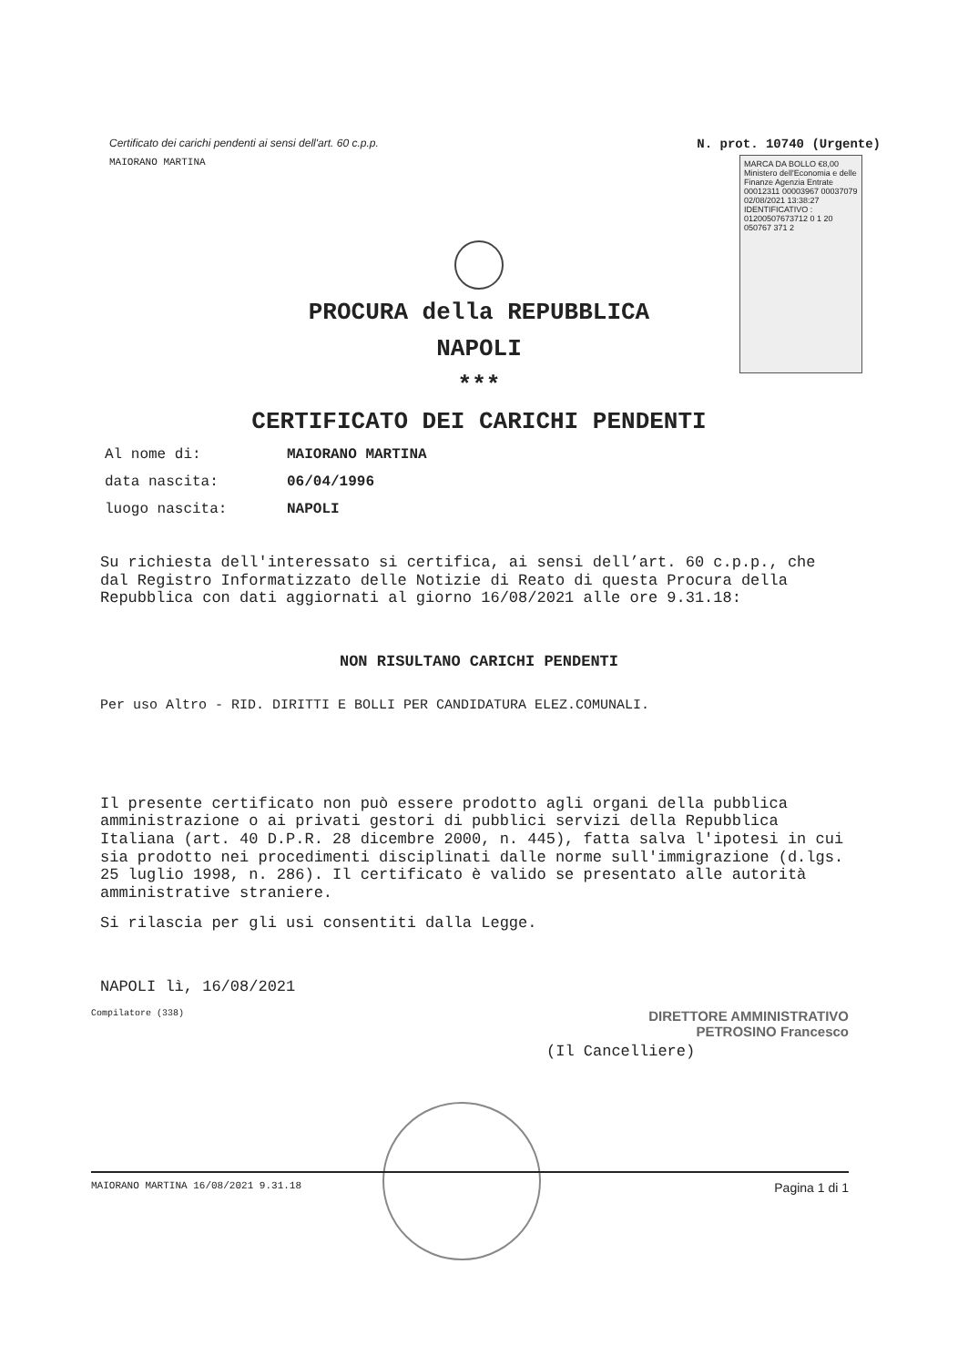Certificato dei carichi pendenti ai sensi dell'art. 60 c.p.p.
MAIORANO MARTINA
N. prot. 10740 (Urgente)
MARCA DA BOLLO €8,00 Ministero dell'Economia e delle Finanze Agenzia Entrate 00012311 00003967 00037079 02/08/2021 13:38:27 IDENTIFICATIVO : 01200507673712 0 1 20 050767 371 2
PROCURA della REPUBBLICA
NAPOLI
***
CERTIFICATO DEI CARICHI PENDENTI
Al nome di: MAIORANO MARTINA
data nascita: 06/04/1996
luogo nascita: NAPOLI
Su richiesta dell'interessato si certifica, ai sensi dell’art. 60 c.p.p., che dal Registro Informatizzato delle Notizie di Reato di questa Procura della Repubblica con dati aggiornati al giorno 16/08/2021 alle ore 9.31.18:
NON RISULTANO CARICHI PENDENTI
Per uso Altro - RID. DIRITTI E BOLLI PER CANDIDATURA ELEZ.COMUNALI.
Il presente certificato non può essere prodotto agli organi della pubblica amministrazione o ai privati gestori di pubblici servizi della Repubblica Italiana (art. 40 D.P.R. 28 dicembre 2000, n. 445), fatta salva l'ipotesi in cui sia prodotto nei procedimenti disciplinati dalle norme sull'immigrazione (d.lgs. 25 luglio 1998, n. 286). Il certificato è valido se presentato alle autorità amministrative straniere.
Si rilascia per gli usi consentiti dalla Legge.
NAPOLI lì, 16/08/2021
Compilatore (338)
DIRETTORE AMMINISTRATIVO
PETROSINO Francesco
(Il Cancelliere)
MAIORANO MARTINA 16/08/2021 9.31.18 Pagina 1 di 1